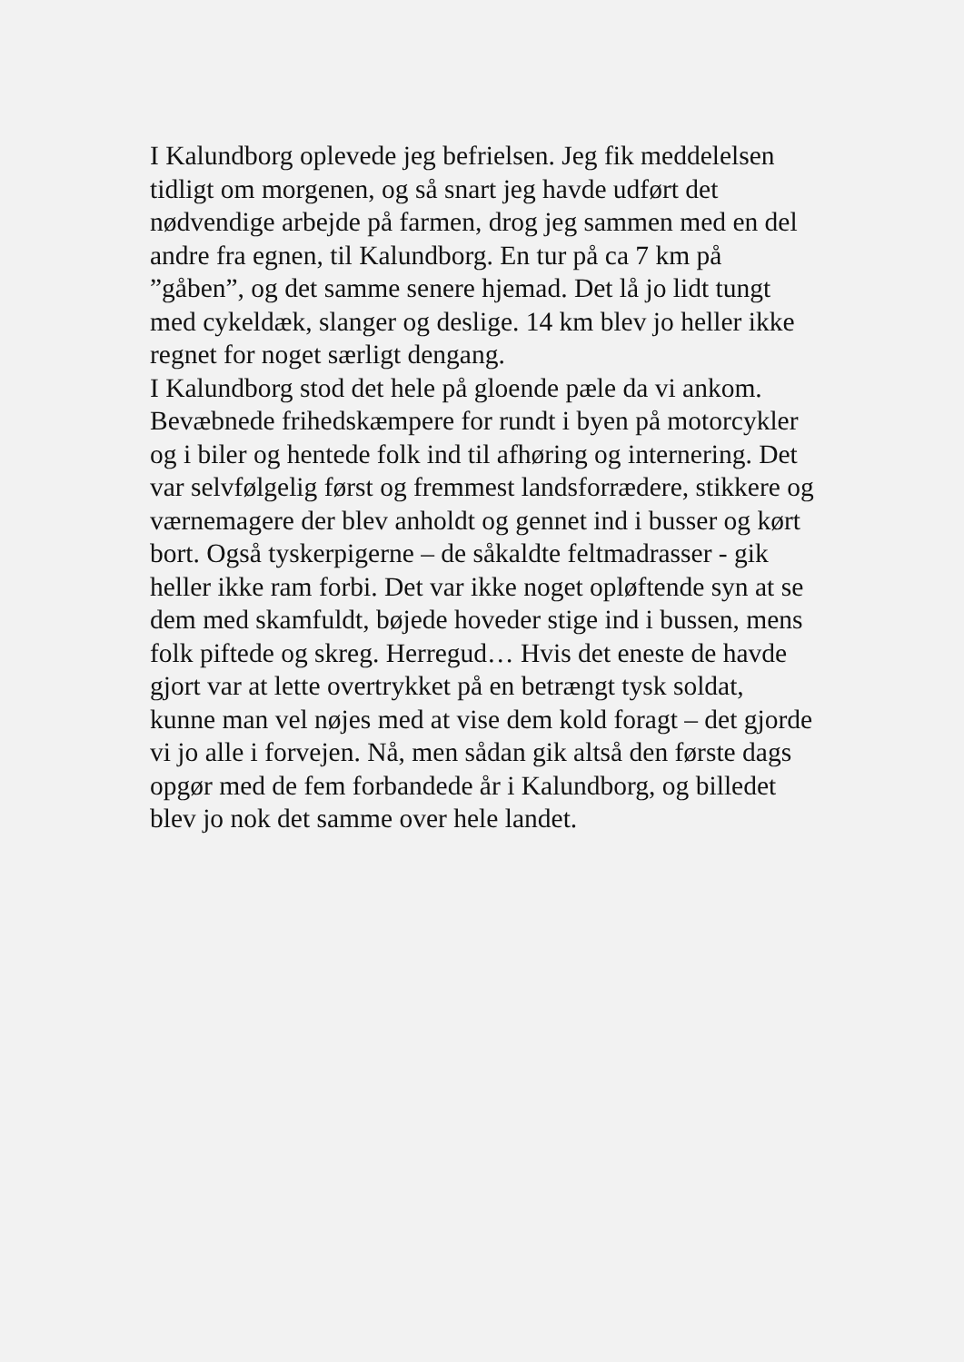I Kalundborg oplevede jeg befrielsen. Jeg fik meddelelsen
tidligt om morgenen, og så snart jeg havde udført det
nødvendige arbejde på farmen, drog jeg sammen med en del
andre fra egnen, til Kalundborg. En tur på ca 7 km på
”gåben”, og det samme senere hjemad. Det lå jo lidt tungt
med cykeldæk, slanger og deslige. 14 km blev jo heller ikke
regnet for noget særligt dengang.
I Kalundborg stod det hele på gloende pæle da vi ankom.
Bevæbnede frihedskæmpere for rundt i byen på motorcykler
og i biler og hentede folk ind til afhøring og internering. Det
var selvfølgelig først og fremmest landsforrædere, stikkere og
værnemagere der blev anholdt og gennet ind i busser og kørt
bort. Også tyskerpigerne – de såkaldte feltmadrasser - gik
heller ikke ram forbi. Det var ikke noget opløftende syn at se
dem med skamfuldt, bøjede hoveder stige ind i bussen, mens
folk piftede og skreg. Herregud… Hvis det eneste de havde
gjort var at lette overtrykket på en betrængt tysk soldat,
kunne man vel nøjes med at vise dem kold foragt – det gjorde
vi jo alle i forvejen. Nå, men sådan gik altså den første dags
opgør med de fem forbandede år i Kalundborg, og billedet
blev jo nok det samme over hele landet.